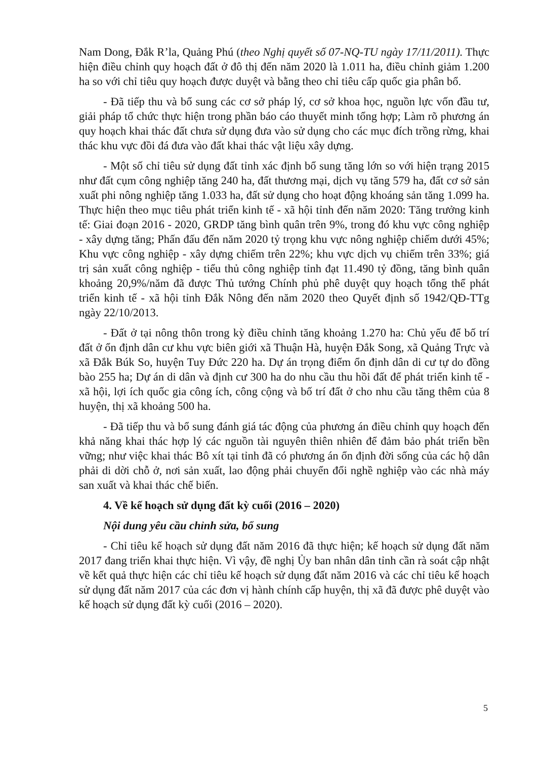Nam Dong, Đắk R’la, Quảng Phú (theo Nghị quyết số 07-NQ-TU ngày 17/11/2011). Thực hiện điều chỉnh quy hoạch đất ở đô thị đến năm 2020 là 1.011 ha, điều chỉnh giảm 1.200 ha so với chỉ tiêu quy hoạch được duyệt và bằng theo chỉ tiêu cấp quốc gia phân bổ.
- Đã tiếp thu và bổ sung các cơ sở pháp lý, cơ sở khoa học, nguồn lực vốn đầu tư, giải pháp tổ chức thực hiện trong phần báo cáo thuyết minh tổng hợp; Làm rõ phương án quy hoạch khai thác đất chưa sử dụng đưa vào sử dụng cho các mục đích trồng rừng, khai thác khu vực đồi đá đưa vào đất khai thác vật liệu xây dựng.
- Một số chỉ tiêu sử dụng đất tỉnh xác định bổ sung tăng lớn so với hiện trạng 2015 như đất cụm công nghiệp tăng 240 ha, đất thương mại, dịch vụ tăng 579 ha, đất cơ sở sản xuất phi nông nghiệp tăng 1.033 ha, đất sử dụng cho hoạt động khoáng sản tăng 1.099 ha. Thực hiện theo mục tiêu phát triển kinh tế - xã hội tỉnh đến năm 2020: Tăng trưởng kinh tế: Giai đoạn 2016 - 2020, GRDP tăng bình quân trên 9%, trong đó khu vực công nghiệp - xây dựng tăng; Phấn đấu đến năm 2020 tỷ trọng khu vực nông nghiệp chiếm dưới 45%; Khu vực công nghiệp - xây dựng chiếm trên 22%; khu vực dịch vụ chiếm trên 33%; giá trị sản xuất công nghiệp - tiểu thủ công nghiệp tỉnh đạt 11.490 tỷ đồng, tăng bình quân khoảng 20,9%/năm đã được Thủ tướng Chính phủ phê duyệt quy hoạch tổng thể phát triển kinh tế - xã hội tỉnh Đắk Nông đến năm 2020 theo Quyết định số 1942/QĐ-TTg ngày 22/10/2013.
- Đất ở tại nông thôn trong kỳ điều chỉnh tăng khoảng 1.270 ha: Chủ yếu để bố trí đất ở ổn định dân cư khu vực biên giới xã Thuận Hà, huyện Đắk Song, xã Quảng Trực và xã Đắk Búk So, huyện Tuy Đức 220 ha. Dự án trọng điểm ổn định dân di cư tự do đồng bào 255 ha; Dự án di dân và định cư 300 ha do nhu cầu thu hồi đất để phát triển kinh tế - xã hội, lợi ích quốc gia công ích, công cộng và bố trí đất ở cho nhu cầu tăng thêm của 8 huyện, thị xã khoảng 500 ha.
- Đã tiếp thu và bổ sung đánh giá tác động của phương án điều chỉnh quy hoạch đến khả năng khai thác hợp lý các nguồn tài nguyên thiên nhiên để đảm bảo phát triển bền vững; như việc khai thác Bô xít tại tỉnh đã có phương án ổn định đời sống của các hộ dân phải di dời chỗ ở, nơi sản xuất, lao động phải chuyển đổi nghề nghiệp vào các nhà máy san xuất và khai thác chế biến.
4. Về kế hoạch sử dụng đất kỳ cuối (2016 – 2020)
Nội dung yêu cầu chỉnh sửa, bổ sung
- Chỉ tiêu kế hoạch sử dụng đất năm 2016 đã thực hiện; kế hoạch sử dụng đất năm 2017 đang triển khai thực hiện. Vì vậy, đề nghị Ủy ban nhân dân tỉnh cần rà soát cập nhật về kết quả thực hiện các chỉ tiêu kế hoạch sử dụng đất năm 2016 và các chỉ tiêu kế hoạch sử dụng đất năm 2017 của các đơn vị hành chính cấp huyện, thị xã đã được phê duyệt vào kế hoạch sử dụng đất kỳ cuối (2016 – 2020).
5